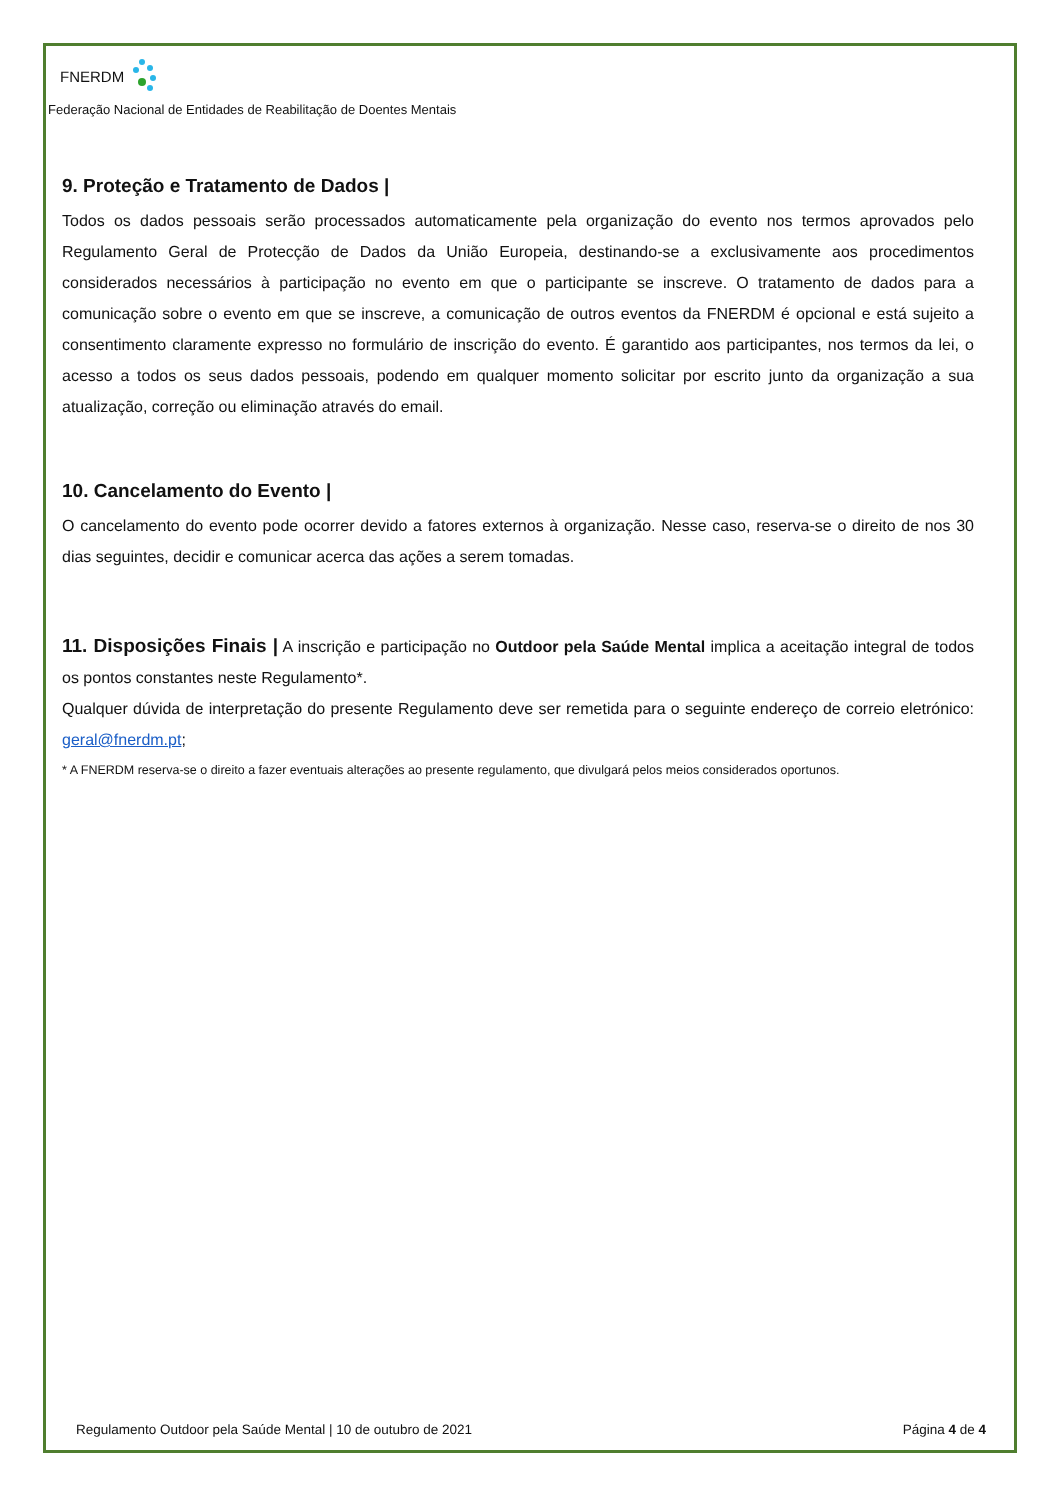FNERDM
Federação Nacional de Entidades de Reabilitação de Doentes Mentais
9. Proteção e Tratamento de Dados |
Todos os dados pessoais serão processados automaticamente pela organização do evento nos termos aprovados pelo Regulamento Geral de Protecção de Dados da União Europeia, destinando-se a exclusivamente aos procedimentos considerados necessários à participação no evento em que o participante se inscreve. O tratamento de dados para a comunicação sobre o evento em que se inscreve, a comunicação de outros eventos da FNERDM é opcional e está sujeito a consentimento claramente expresso no formulário de inscrição do evento. É garantido aos participantes, nos termos da lei, o acesso a todos os seus dados pessoais, podendo em qualquer momento solicitar por escrito junto da organização a sua atualização, correção ou eliminação através do email.
10. Cancelamento do Evento |
O cancelamento do evento pode ocorrer devido a fatores externos à organização. Nesse caso, reserva-se o direito de nos 30 dias seguintes, decidir e comunicar acerca das ações a serem tomadas.
11. Disposições Finais | A inscrição e participação no Outdoor pela Saúde Mental implica a aceitação integral de todos os pontos constantes neste Regulamento*.
Qualquer dúvida de interpretação do presente Regulamento deve ser remetida para o seguinte endereço de correio eletrónico: geral@fnerdm.pt;
* A FNERDM reserva-se o direito a fazer eventuais alterações ao presente regulamento, que divulgará pelos meios considerados oportunos.
Regulamento Outdoor pela Saúde Mental | 10 de outubro de 2021 Página 4 de 4